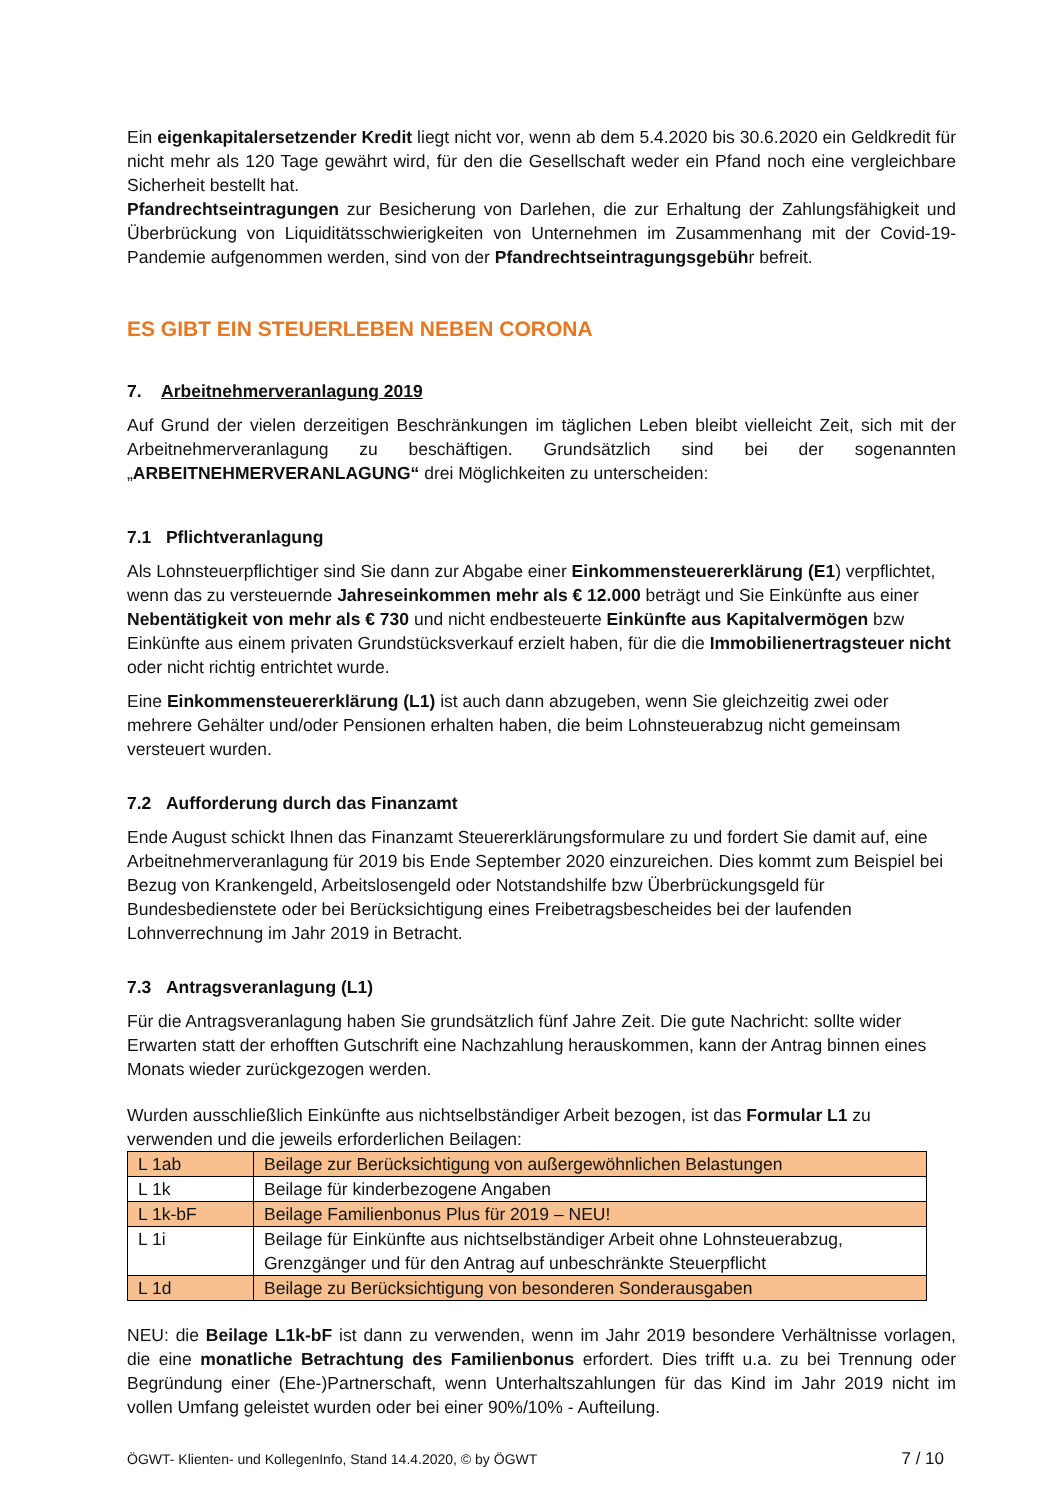Ein eigenkapitalersetzender Kredit liegt nicht vor, wenn ab dem 5.4.2020 bis 30.6.2020 ein Geldkredit für nicht mehr als 120 Tage gewährt wird, für den die Gesellschaft weder ein Pfand noch eine vergleichbare Sicherheit bestellt hat.
Pfandrechtseintragungen zur Besicherung von Darlehen, die zur Erhaltung der Zahlungsfähigkeit und Überbrückung von Liquiditätsschwierigkeiten von Unternehmen im Zusammenhang mit der Covid-19-Pandemie aufgenommen werden, sind von der Pfandrechtseintragungsgebühr befreit.
ES GIBT EIN STEUERLEBEN NEBEN CORONA
7. Arbeitnehmerveranlagung 2019
Auf Grund der vielen derzeitigen Beschränkungen im täglichen Leben bleibt vielleicht Zeit, sich mit der Arbeitnehmerveranlagung zu beschäftigen. Grundsätzlich sind bei der sogenannten „ARBEITNEHMERVERANLAGUNG“ drei Möglichkeiten zu unterscheiden:
7.1 Pflichtveranlagung
Als Lohnsteuerpflichtiger sind Sie dann zur Abgabe einer Einkommensteuererklärung (E1) verpflichtet, wenn das zu versteuernde Jahreseinkommen mehr als € 12.000 beträgt und Sie Einkünfte aus einer Nebentätigkeit von mehr als € 730 und nicht endbesteuerte Einkünfte aus Kapitalvermögen bzw Einkünfte aus einem privaten Grundstücksverkauf erzielt haben, für die die Immobilienertragsteuer nicht oder nicht richtig entrichtet wurde.
Eine Einkommensteuererklärung (L1) ist auch dann abzugeben, wenn Sie gleichzeitig zwei oder mehrere Gehälter und/oder Pensionen erhalten haben, die beim Lohnsteuerabzug nicht gemeinsam versteuert wurden.
7.2 Aufforderung durch das Finanzamt
Ende August schickt Ihnen das Finanzamt Steuererklärungsformulare zu und fordert Sie damit auf, eine Arbeitnehmerveranlagung für 2019 bis Ende September 2020 einzureichen. Dies kommt zum Beispiel bei Bezug von Krankengeld, Arbeitslosengeld oder Notstandshilfe bzw Überbrückungsgeld für Bundesbedienstete oder bei Berücksichtigung eines Freibetragsbescheides bei der laufenden Lohnverrechnung im Jahr 2019 in Betracht.
7.3 Antragsveranlagung (L1)
Für die Antragsveranlagung haben Sie grundsätzlich fünf Jahre Zeit. Die gute Nachricht: sollte wider Erwarten statt der erhofften Gutschrift eine Nachzahlung herauskommen, kann der Antrag binnen eines Monats wieder zurückgezogen werden.
Wurden ausschließlich Einkünfte aus nichtselbständiger Arbeit bezogen, ist das Formular L1 zu verwenden und die jeweils erforderlichen Beilagen:
| L 1ab | Beilage zur Berücksichtigung von außergewöhnlichen Belastungen |
| L 1k | Beilage für kinderbezogene Angaben |
| L 1k-bF | Beilage Familienbonus Plus für 2019 – NEU! |
| L 1i | Beilage für Einkünfte aus nichtselbständiger Arbeit ohne Lohnsteuerabzug, Grenzgänger und für den Antrag auf unbeschränkte Steuerpflicht |
| L 1d | Beilage zu Berücksichtigung von besonderen Sonderausgaben |
NEU: die Beilage L1k-bF ist dann zu verwenden, wenn im Jahr 2019 besondere Verhältnisse vorlagen, die eine monatliche Betrachtung des Familienbonus erfordert. Dies trifft u.a. zu bei Trennung oder Begründung einer (Ehe-)Partnerschaft, wenn Unterhaltszahlungen für das Kind im Jahr 2019 nicht im vollen Umfang geleistet wurden oder bei einer 90%/10% - Aufteilung.
ÖGWT- Klienten- und KollegenInfo, Stand 14.4.2020, © by ÖGWT 7 / 10